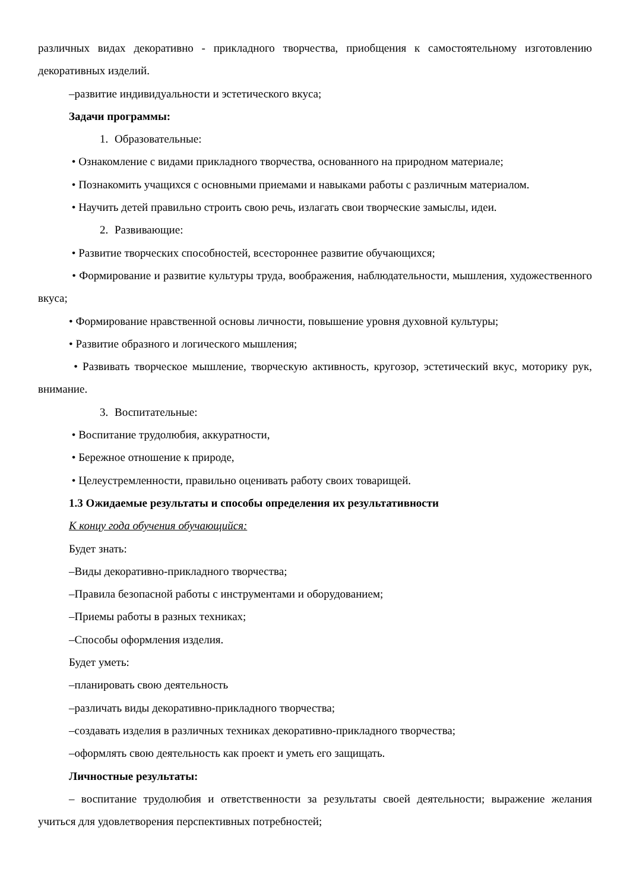различных видах декоративно - прикладного творчества, приобщения к самостоятельному изготовлению декоративных изделий.
–развитие индивидуальности и эстетического вкуса;
Задачи программы:
1. Образовательные:
• Ознакомление с видами прикладного творчества, основанного на природном материале;
• Познакомить учащихся с основными приемами и навыками работы с различным материалом.
• Научить детей правильно строить свою речь, излагать свои творческие замыслы, идеи.
2. Развивающие:
• Развитие творческих способностей, всестороннее развитие обучающихся;
• Формирование и развитие культуры труда, воображения, наблюдательности, мышления, художественного вкуса;
• Формирование нравственной основы личности, повышение уровня духовной культуры;
• Развитие образного и логического мышления;
• Развивать творческое мышление, творческую активность, кругозор, эстетический вкус, моторику рук, внимание.
3. Воспитательные:
• Воспитание трудолюбия, аккуратности,
• Бережное отношение к природе,
• Целеустремленности, правильно оценивать работу своих товарищей.
1.3 Ожидаемые результаты и способы определения их результативности
К концу года обучения обучающийся:
Будет знать:
–Виды декоративно-прикладного творчества;
–Правила безопасной работы с инструментами и оборудованием;
–Приемы работы в разных техниках;
–Способы оформления изделия.
Будет уметь:
–планировать свою деятельность
–различать виды декоративно-прикладного творчества;
–создавать изделия в различных техниках декоративно-прикладного творчества;
–оформлять свою деятельность как проект и уметь его защищать.
Личностные результаты:
– воспитание трудолюбия и ответственности за результаты своей деятельности; выражение желания учиться для удовлетворения перспективных потребностей;